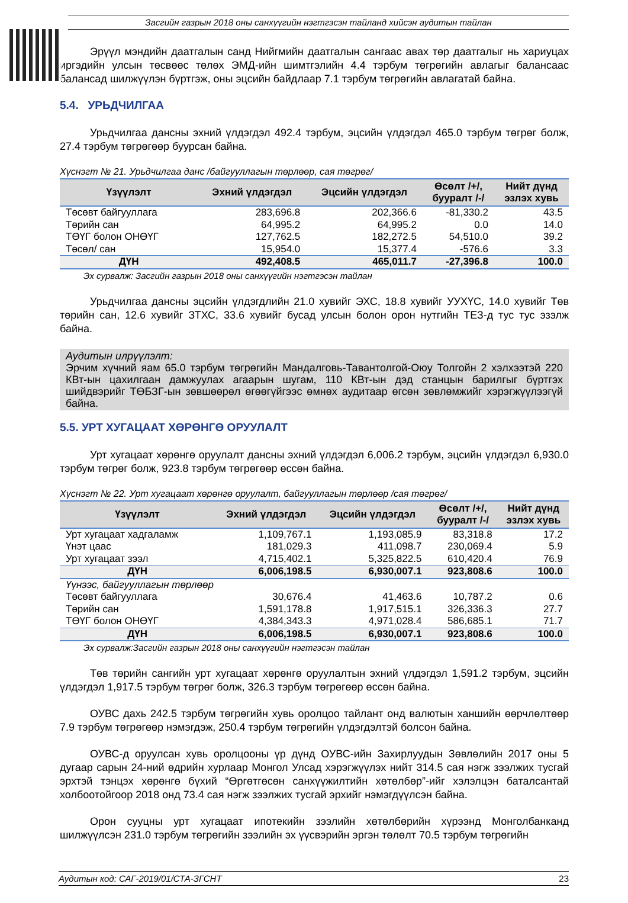Засгийн газрын 2018 оны санхүүгийн нэгтгэсэн тайланд хийсэн аудитын тайлан
Эрүүл мэндийн даатгалын санд Нийгмийн даатгалын сангаас авах төр даатгалыг нь хариуцах иргэдийн улсын төсвөөс төлөх ЭМД-ийн шимтгэлийн 4.4 тэрбум төгрөгийн авлагыг балансаас балансад шилжүүлэн бүртгэж, оны эцсийн байдлаар 7.1 тэрбум төгрөгийн авлагатай байна.
5.4. УРЬДЧИЛГАА
Урьдчилгаа дансны эхний үлдэгдэл 492.4 тэрбум, эцсийн үлдэгдэл 465.0 тэрбум төгрөг болж, 27.4 тэрбум төгрөгөөр буурсан байна.
Хүснэгт № 21. Урьдчилгаа данс /байгууллагын төрлөөр, сая төгрөг/
| Үзүүлэлт | Эхний үлдэгдэл | Эцсийн үлдэгдэл | Өсөлт /+/, бууралт /-/ | Нийт дүнд эзлэх хувь |
| --- | --- | --- | --- | --- |
| Төсөвт байгууллага | 283,696.8 | 202,366.6 | -81,330.2 | 43.5 |
| Төрийн сан | 64,995.2 | 64,995.2 | 0.0 | 14.0 |
| ТӨҮГ болон ОНӨҮГ | 127,762.5 | 182,272.5 | 54,510.0 | 39.2 |
| Төсөл/ сан | 15,954.0 | 15,377.4 | -576.6 | 3.3 |
| ДҮН | 492,408.5 | 465,011.7 | -27,396.8 | 100.0 |
Эх сурвалж: Засгийн газрын 2018 оны санхүүгийн нэгтгэсэн тайлан
Урьдчилгаа дансны эцсийн үлдэгдлийн 21.0 хувийг ЭХС, 18.8 хувийг УУХҮС, 14.0 хувийг Төв төрийн сан, 12.6 хувийг ЗТХС, 33.6 хувийг бусад улсын болон орон нутгийн ТЕЗ-д тус тус эзэлж байна.
Аудитын илрүүлэлт:
Эрчим хүчний яам 65.0 тэрбум төгрөгийн Мандалговь-Тавантолгой-Оюу Толгойн 2 хэлхээтэй 220 КВт-ын цахилгаан дамжуулах агаарын шугам, 110 КВт-ын дэд станцын барилгыг бүртгэх шийдвэрийг ТӨБЗГ-ын зөвшөөрөл өгөөгүйгээс өмнөх аудитаар өгсөн зөвлөмжийг хэрэгжүүлээгүй байна.
5.5. УРТ ХУГАЦААТ ХӨРӨНГӨ ОРУУЛАЛТ
Урт хугацаат хөрөнгө оруулалт дансны эхний үлдэгдэл 6,006.2 тэрбум, эцсийн үлдэгдэл 6,930.0 тэрбум төгрөг болж, 923.8 тэрбум төгрөгөөр өссөн байна.
Хүснэгт № 22. Урт хугацаат хөрөнгө оруулалт, байгууллагын төрлөөр /сая төгрөг/
| Үзүүлэлт | Эхний үлдэгдэл | Эцсийн үлдэгдэл | Өсөлт /+/, бууралт /-/ | Нийт дүнд эзлэх хувь |
| --- | --- | --- | --- | --- |
| Урт хугацаат хадгаламж | 1,109,767.1 | 1,193,085.9 | 83,318.8 | 17.2 |
| Үнэт цаас | 181,029.3 | 411,098.7 | 230,069.4 | 5.9 |
| Урт хугацаат зээл | 4,715,402.1 | 5,325,822.5 | 610,420.4 | 76.9 |
| ДҮН | 6,006,198.5 | 6,930,007.1 | 923,808.6 | 100.0 |
| Үүнээс, байгууллагын төрлөөр | | | | |
| Төсөвт байгууллага | 30,676.4 | 41,463.6 | 10,787.2 | 0.6 |
| Төрийн сан | 1,591,178.8 | 1,917,515.1 | 326,336.3 | 27.7 |
| ТӨҮГ болон ОНӨҮГ | 4,384,343.3 | 4,971,028.4 | 586,685.1 | 71.7 |
| ДҮН | 6,006,198.5 | 6,930,007.1 | 923,808.6 | 100.0 |
Эх сурвалж:Засгийн газрын 2018 оны санхүүгийн нэгтгэсэн тайлан
Төв төрийн сангийн урт хугацаат хөрөнгө оруулалтын эхний үлдэгдэл 1,591.2 тэрбум, эцсийн үлдэгдэл 1,917.5 тэрбум төгрөг болж, 326.3 тэрбум төгрөгөөр өссөн байна.
ОУВС дахь 242.5 тэрбум төгрөгийн хувь оролцоо тайлант онд валютын ханшийн өөрчлөлтөөр 7.9 тэрбум төгрөгөөр нэмэгдэж, 250.4 тэрбум төгрөгийн үлдэгдэлтэй болсон байна.
ОУВС-д оруулсан хувь оролцооны үр дүнд ОУВС-ийн Захирлуудын Зөвлөлийн 2017 оны 5 дугаар сарын 24-ний өдрийн хурлаар Монгол Улсад хэрэгжүүлэх нийт 314.5 сая нэгж зээлжих тусгай эрхтэй тэнцэх хөрөнгө бүхий “Өргөтгөсөн санхүүжилтийн хөтөлбөр”-ийг хэлэлцэн баталсантай холбоотойгоор 2018 онд 73.4 сая нэгж зээлжих тусгай эрхийг нэмэгдүүлсэн байна.
Орон сууцны урт хугацаат ипотекийн зээлийн хөтөлбөрийн хүрээнд Монголбанканд шилжүүлсэн 231.0 тэрбум төгрөгийн зээлийн эх үүсвэрийн эргэн төлөлт 70.5 тэрбум төгрөгийн
Аудитын код: САГ-2019/01/СТА-ЗГСНТ 23